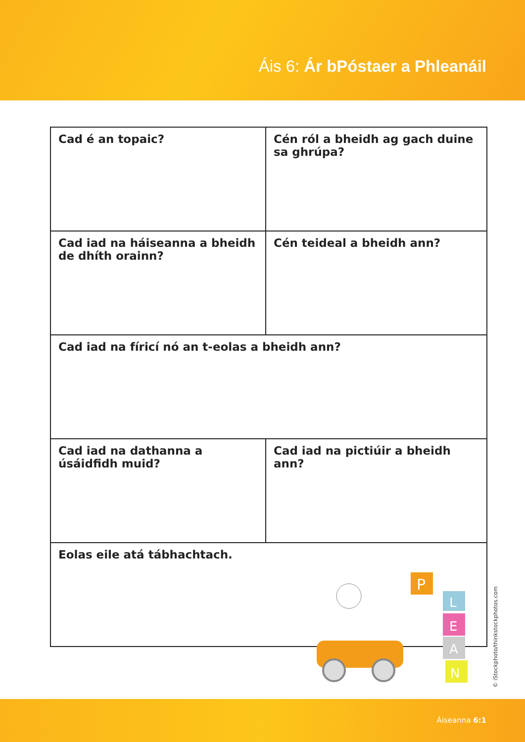Áis 6: Ár bPóstaer a Phleanáil
| Cad é an topaic? | Cén ról a bheidh ag gach duine sa ghrúpa? |
| Cad iad na háiseanna a bheidh de dhíth orainn? | Cén teideal a bheidh ann? |
| Cad iad na fíricí nó an t-eolas a bheidh ann? | |
| Cad iad na dathanna a úsáidfidh muid? | Cad iad na pictiúir a bheidh ann? |
| Eolas eile atá tábhachtach. | |
P
L
E
A
N
© iStockphoto/thinkstockphotos.com
Áiseanna 6:1